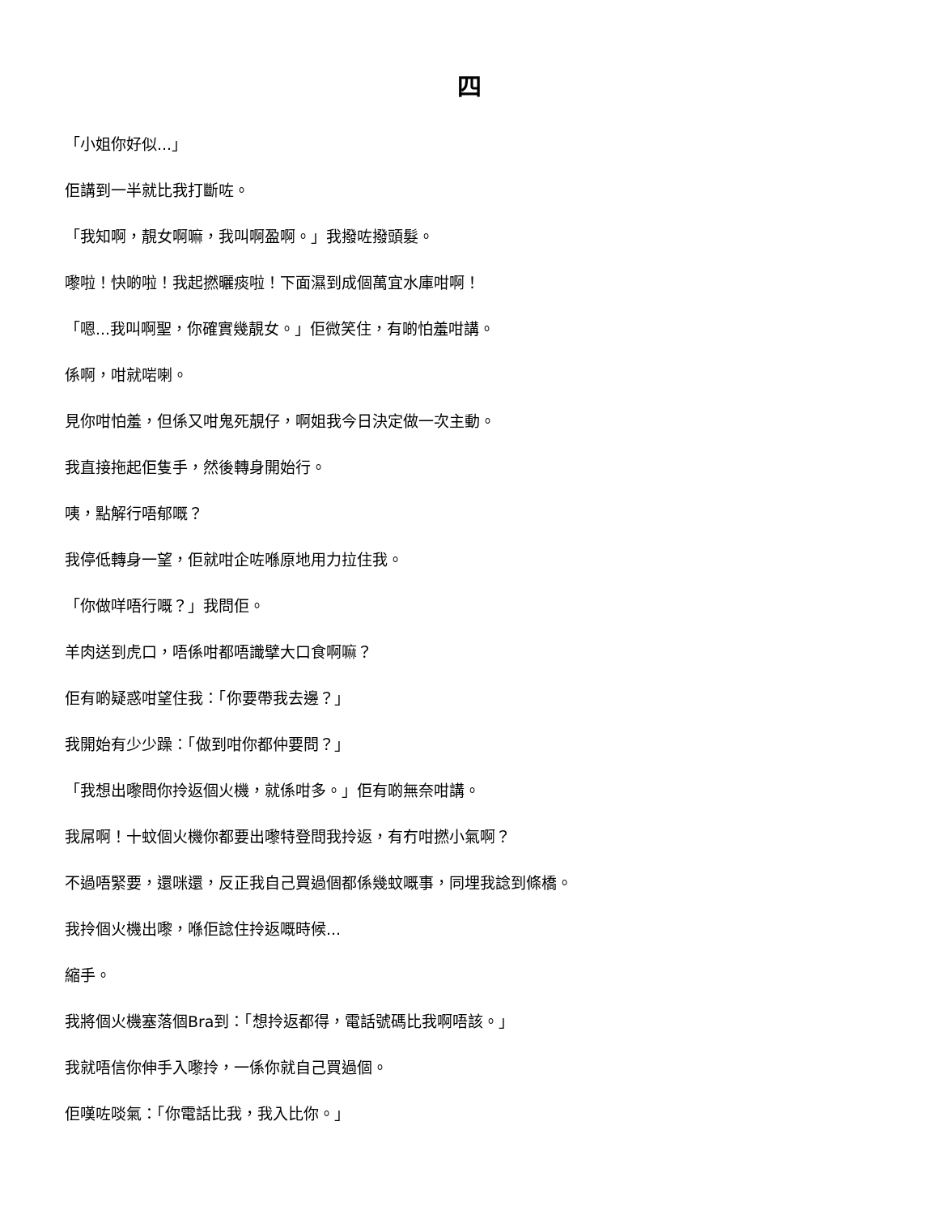四
「小姐你好似...」
佢講到一半就比我打斷咗。
「我知啊，靚女啊嘛，我叫啊盈啊。」我撥咗撥頭髮。
嚟啦！快啲啦！我起撚曬痰啦！下面濕到成個萬宜水庫咁啊！
「嗯...我叫啊聖，你確實幾靚女。」佢微笑住，有啲怕羞咁講。
係啊，咁就啱喇。
見你咁怕羞，但係又咁鬼死靚仔，啊姐我今日決定做一次主動。
我直接拖起佢隻手，然後轉身開始行。
咦，點解行唔郁嘅？
我停低轉身一望，佢就咁企咗喺原地用力拉住我。
「你做咩唔行嘅？」我問佢。
羊肉送到虎口，唔係咁都唔識擘大口食啊嘛？
佢有啲疑惑咁望住我：「你要帶我去邊？」
我開始有少少躁：「做到咁你都仲要問？」
「我想出嚟問你拎返個火機，就係咁多。」佢有啲無奈咁講。
我屌啊！十蚊個火機你都要出嚟特登問我拎返，有冇咁撚小氣啊？
不過唔緊要，還咪還，反正我自己買過個都係幾蚊嘅事，同埋我諗到條橋。
我拎個火機出嚟，喺佢諗住拎返嘅時候...
縮手。
我將個火機塞落個Bra到：「想拎返都得，電話號碼比我啊唔該。」
我就唔信你伸手入嚟拎，一係你就自己買過個。
佢嘆咗啖氣：「你電話比我，我入比你。」